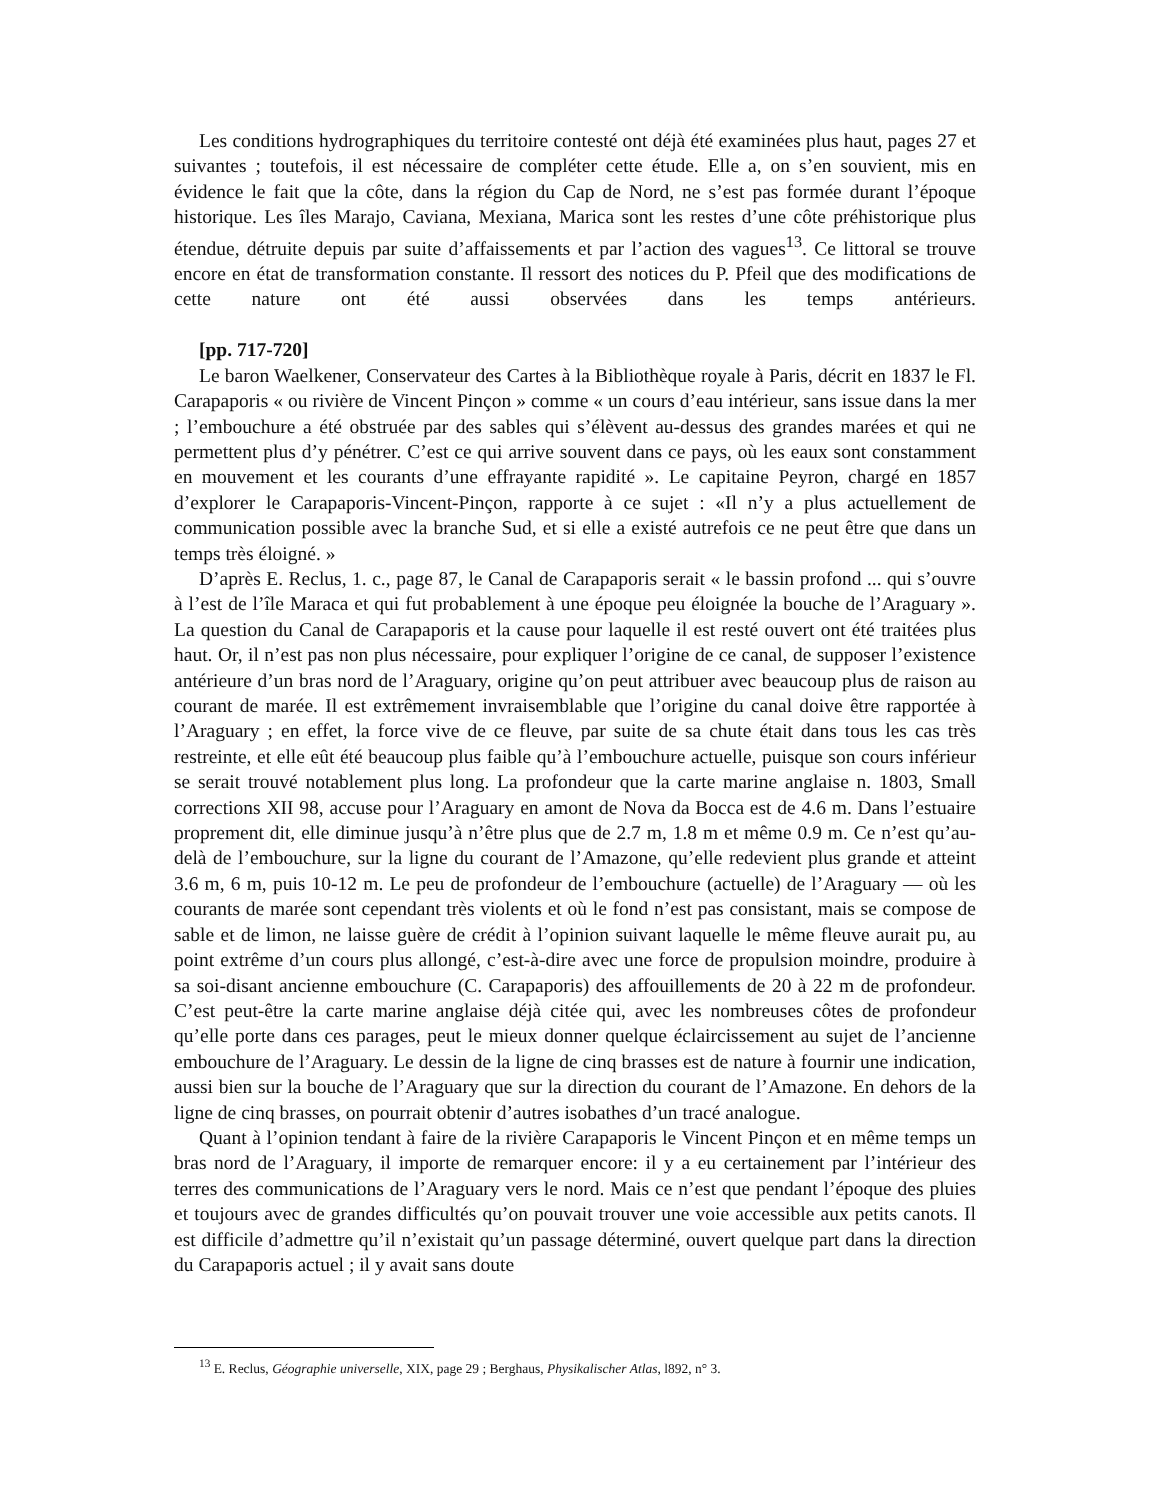Les conditions hydrographiques du territoire contesté ont déjà été examinées plus haut, pages 27 et suivantes ; toutefois, il est nécessaire de compléter cette étude. Elle a, on s’en souvient, mis en évidence le fait que la côte, dans la région du Cap de Nord, ne s’est pas formée durant l’époque historique. Les îles Marajo, Caviana, Mexiana, Marica sont les restes d’une côte préhistorique plus étendue, détruite depuis par suite d’affaissements et par l’action des vagues<sup>13</sup>. Ce littoral se trouve encore en état de transformation constante. Il ressort des notices du P. Pfeil que des modifications de cette nature ont été aussi observées dans les temps antérieurs.
[pp. 717-720]
Le baron Waelkener, Conservateur des Cartes à la Bibliothèque royale à Paris, décrit en 1837 le Fl. Carapaporis « ou rivière de Vincent Pinçon » comme « un cours d’eau intérieur, sans issue dans la mer ; l’embouchure a été obstruée par des sables qui s’élèvent au-dessus des grandes marées et qui ne permettent plus d’y pénétrer. C’est ce qui arrive souvent dans ce pays, où les eaux sont constamment en mouvement et les courants d’une effrayante rapidité ». Le capitaine Peyron, chargé en 1857 d’explorer le Carapaporis-Vincent-Pinçon, rapporte à ce sujet : «Il n’y a plus actuellement de communication possible avec la branche Sud, et si elle a existé autrefois ce ne peut être que dans un temps très éloigné. »
D’après E. Reclus, 1. c., page 87, le Canal de Carapaporis serait « le bassin profond ... qui s’ouvre à l’est de l’île Maraca et qui fut probablement à une époque peu éloignée la bouche de l’Araguary ». La question du Canal de Carapaporis et la cause pour laquelle il est resté ouvert ont été traitées plus haut. Or, il n’est pas non plus nécessaire, pour expliquer l’origine de ce canal, de supposer l’existence antérieure d’un bras nord de l’Araguary, origine qu’on peut attribuer avec beaucoup plus de raison au courant de marée. Il est extrêmement invraisemblable que l’origine du canal doive être rapportée à l’Araguary ; en effet, la force vive de ce fleuve, par suite de sa chute était dans tous les cas très restreinte, et elle eût été beaucoup plus faible qu’à l’embouchure actuelle, puisque son cours inférieur se serait trouvé notablement plus long. La profondeur que la carte marine anglaise n. 1803, Small corrections XII 98, accuse pour l’Araguary en amont de Nova da Bocca est de 4.6 m. Dans l’estuaire proprement dit, elle diminue jusqu’à n’être plus que de 2.7 m, 1.8 m et même 0.9 m. Ce n’est qu’au-delà de l’embouchure, sur la ligne du courant de l’Amazone, qu’elle redevient plus grande et atteint 3.6 m, 6 m, puis 10-12 m. Le peu de profondeur de l’embouchure (actuelle) de l’Araguary — où les courants de marée sont cependant très violents et où le fond n’est pas consistant, mais se compose de sable et de limon, ne laisse guère de crédit à l’opinion suivant laquelle le même fleuve aurait pu, au point extrême d’un cours plus allongé, c’est-à-dire avec une force de propulsion moindre, produire à sa soi-disant ancienne embouchure (C. Carapaporis) des affouillements de 20 à 22 m de profondeur. C’est peut-être la carte marine anglaise déjà citée qui, avec les nombreuses côtes de profondeur qu’elle porte dans ces parages, peut le mieux donner quelque éclaircissement au sujet de l’ancienne embouchure de l’Araguary. Le dessin de la ligne de cinq brasses est de nature à fournir une indication, aussi bien sur la bouche de l’Araguary que sur la direction du courant de l’Amazone. En dehors de la ligne de cinq brasses, on pourrait obtenir d’autres isobathes d’un tracé analogue.
Quant à l’opinion tendant à faire de la rivière Carapaporis le Vincent Pinçon et en même temps un bras nord de l’Araguary, il importe de remarquer encore: il y a eu certainement par l’intérieur des terres des communications de l’Araguary vers le nord. Mais ce n’est que pendant l’époque des pluies et toujours avec de grandes difficultés qu’on pouvait trouver une voie accessible aux petits canots. Il est difficile d’admettre qu’il n’existait qu’un passage déterminé, ouvert quelque part dans la direction du Carapaporis actuel ; il y avait sans doute
<sup>13</sup> E. Reclus, Géographie universelle, XIX, page 29 ; Berghaus, Physikalischer Atlas, l892, n° 3.